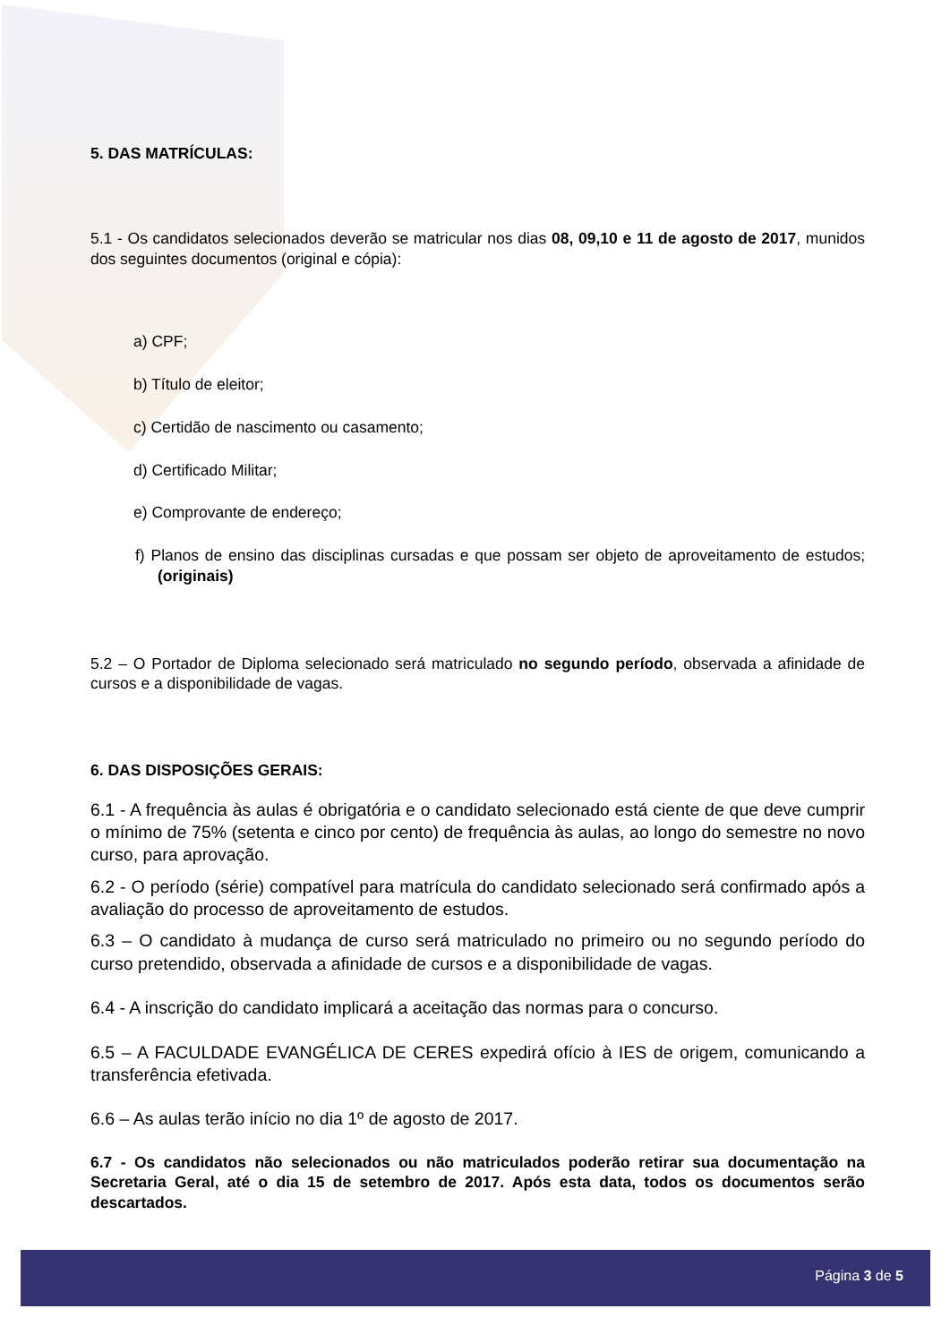5. DAS MATRÍCULAS:
5.1 - Os candidatos selecionados deverão se matricular nos dias 08, 09,10 e 11 de agosto de 2017, munidos dos seguintes documentos (original e cópia):
a) CPF;
b) Título de eleitor;
c) Certidão de nascimento ou casamento;
d) Certificado Militar;
e) Comprovante de endereço;
f) Planos de ensino das disciplinas cursadas e que possam ser objeto de aproveitamento de estudos; (originais)
5.2 – O Portador de Diploma selecionado será matriculado no segundo período, observada a afinidade de cursos e a disponibilidade de vagas.
6. DAS DISPOSIÇÕES GERAIS:
6.1 - A frequência às aulas é obrigatória e o candidato selecionado está ciente de que deve cumprir o mínimo de 75% (setenta e cinco por cento) de frequência às aulas, ao longo do semestre no novo curso, para aprovação.
6.2 - O período (série) compatível para matrícula do candidato selecionado será confirmado após a avaliação do processo de aproveitamento de estudos.
6.3 – O candidato à mudança de curso será matriculado no primeiro ou no segundo período do curso pretendido, observada a afinidade de cursos e a disponibilidade de vagas.
6.4 - A inscrição do candidato implicará a aceitação das normas para o concurso.
6.5 – A FACULDADE EVANGÉLICA DE CERES expedirá ofício à IES de origem, comunicando a transferência efetivada.
6.6 – As aulas terão início no dia 1º de agosto de 2017.
6.7 - Os candidatos não selecionados ou não matriculados poderão retirar sua documentação na Secretaria Geral, até o dia 15 de setembro de 2017. Após esta data, todos os documentos serão descartados.
Página 3 de 5